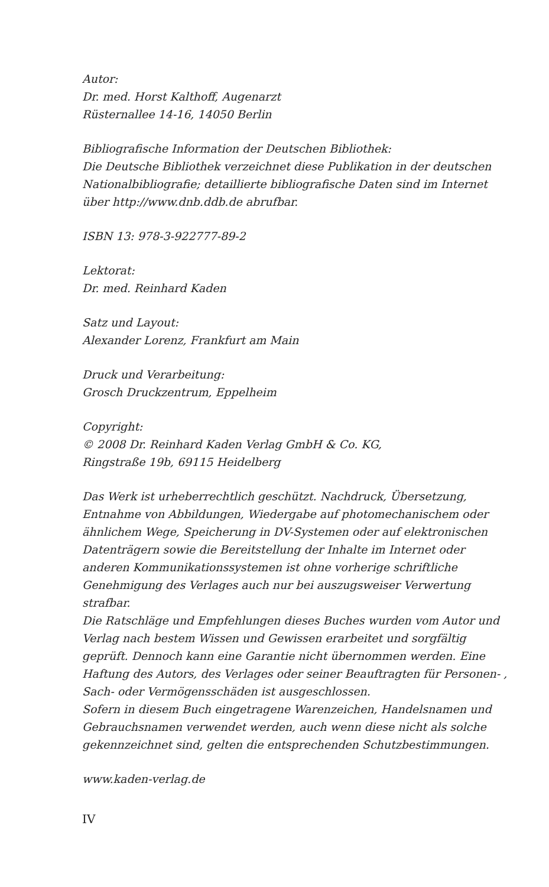Autor:
Dr. med. Horst Kalthoff, Augenarzt
Rüsternallee 14-16, 14050 Berlin
Bibliografische Information der Deutschen Bibliothek:
Die Deutsche Bibliothek verzeichnet diese Publikation in der deutschen Nationalbibliografie; detaillierte bibliografische Daten sind im Internet über http://www.dnb.ddb.de abrufbar.
ISBN 13: 978-3-922777-89-2
Lektorat:
Dr. med. Reinhard Kaden
Satz und Layout:
Alexander Lorenz, Frankfurt am Main
Druck und Verarbeitung:
Grosch Druckzentrum, Eppelheim
Copyright:
© 2008 Dr. Reinhard Kaden Verlag GmbH & Co. KG,
Ringstraße 19b, 69115 Heidelberg
Das Werk ist urheberrechtlich geschützt. Nachdruck, Übersetzung, Entnahme von Abbildungen, Wiedergabe auf photomechanischem oder ähnlichem Wege, Speicherung in DV-Systemen oder auf elektronischen Datenträgern sowie die Bereitstellung der Inhalte im Internet oder anderen Kommunikationssystemen ist ohne vorherige schriftliche Genehmigung des Verlages auch nur bei auszugsweiser Verwertung strafbar.
Die Ratschläge und Empfehlungen dieses Buches wurden vom Autor und Verlag nach bestem Wissen und Gewissen erarbeitet und sorgfältig geprüft. Dennoch kann eine Garantie nicht übernommen werden. Eine Haftung des Autors, des Verlages oder seiner Beauftragten für Personen- , Sach- oder Vermögensschäden ist ausgeschlossen.
Sofern in diesem Buch eingetragene Warenzeichen, Handelsnamen und Gebrauchsnamen verwendet werden, auch wenn diese nicht als solche gekennzeichnet sind, gelten die entsprechenden Schutzbestimmungen.
www.kaden-verlag.de
IV